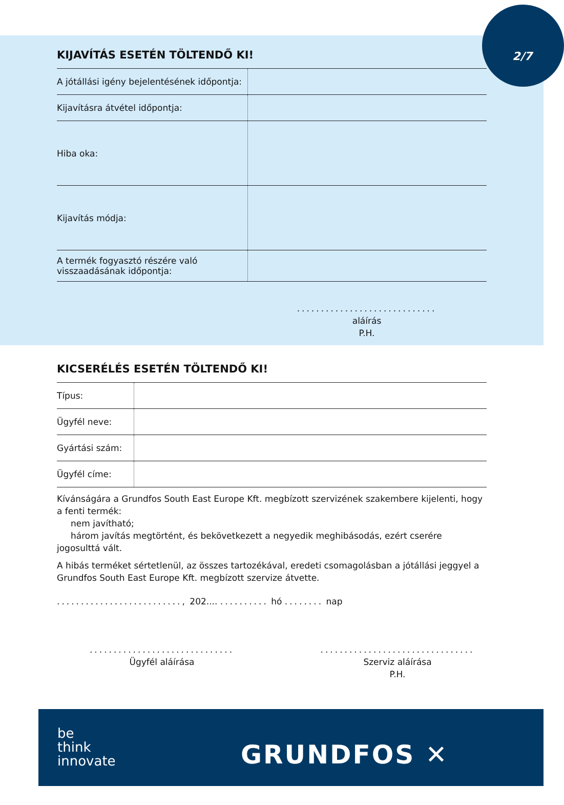2/7
KIJAVÍTÁS ESETÉN TÖLTENDŐ KI!
| A jótállási igény bejelentésének időpontja: | |
| Kijavításra átvétel időpontja: | |
| Hiba oka: | |
| Kijavítás módja: | |
| A termék fogyasztó részére való visszaadásának időpontja: | |
.............................
aláírás
P.H.
KICSERÉLÉS ESETÉN TÖLTENDŐ KI!
| Típus: | |
| Ügyfél neve: | |
| Gyártási szám: | |
| Ügyfél címe: | |
Kívánságára a Grundfos South East Europe Kft. megbízott szervizének szakembere kijelenti, hogy a fenti termék:
nem javítható;
három javítás megtörtént, és bekövetkezett a negyedik meghibásodás, ezért cserére jogosulttá vált.
A hibás terméket sértetlenül, az összes tartozékával, eredeti csomagolásban a jótállási jeggyel a Grundfos South East Europe Kft. megbízott szervize átvette.
.........................., 202.... .......... hó ........ nap
..............................
Ügyfél aláírása
................................
Szerviz aláírása
P.H.
be
think
innovate
GRUNDFOS ✕